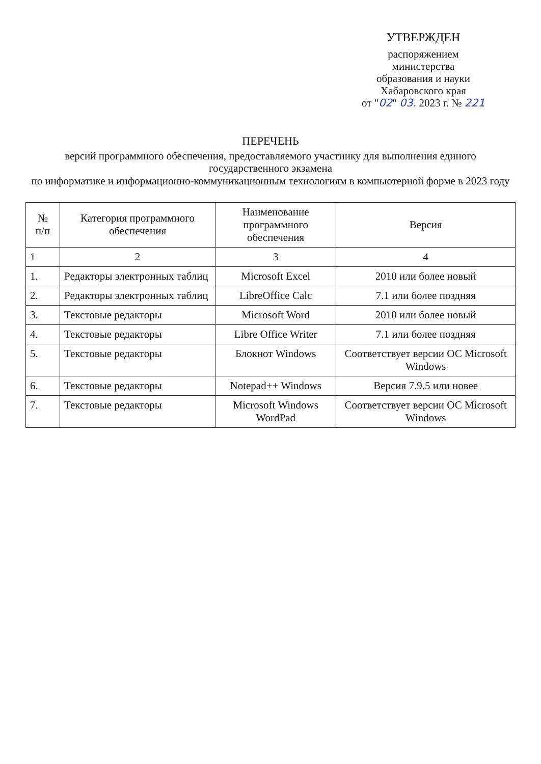УТВЕРЖДЕН
распоряжением
министерства
образования и науки
Хабаровского края
от "02" 03. 2023 г. № 221
ПЕРЕЧЕНЬ
версий программного обеспечения, предоставляемого участнику для выполнения единого государственного экзамена
по информатике и информационно-коммуникационным технологиям в компьютерной форме в 2023 году
| № п/п | Категория программного обеспечения | Наименование программного обеспечения | Версия |
| --- | --- | --- | --- |
| 1 | 2 | 3 | 4 |
| 1. | Редакторы электронных таблиц | Microsoft Excel | 2010 или более новый |
| 2. | Редакторы электронных таблиц | LibreOffice Calc | 7.1 или более поздняя |
| 3. | Текстовые редакторы | Microsoft Word | 2010 или более новый |
| 4. | Текстовые редакторы | Libre Office Writer | 7.1 или более поздняя |
| 5. | Текстовые редакторы | Блокнот Windows | Соответствует версии ОС Microsoft Windows |
| 6. | Текстовые редакторы | Notepad++ Windows | Версия 7.9.5 или новее |
| 7. | Текстовые редакторы | Microsoft Windows WordPad | Соответствует версии ОС Microsoft Windows |